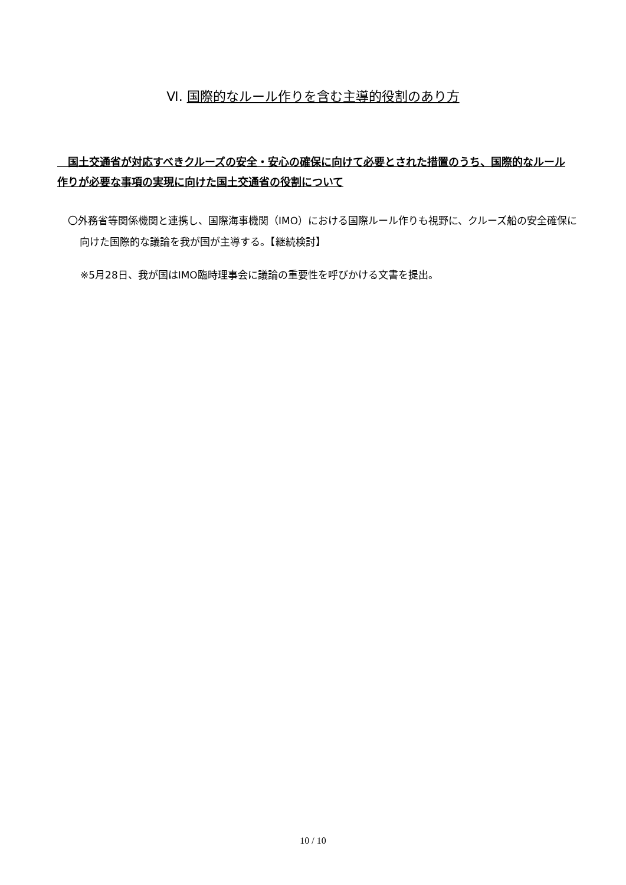Ⅵ. 国際的なルール作りを含む主導的役割のあり方
　国土交通省が対応すべきクルーズの安全・安心の確保に向けて必要とされた措置のうち、国際的なルール作りが必要な事項の実現に向けた国土交通省の役割について
〇外務省等関係機関と連携し、国際海事機関（IMO）における国際ルール作りも視野に、クルーズ船の安全確保に向けた国際的な議論を我が国が主導する。【継続検討】
※5月28日、我が国はIMO臨時理事会に議論の重要性を呼びかける文書を提出。
10 / 10